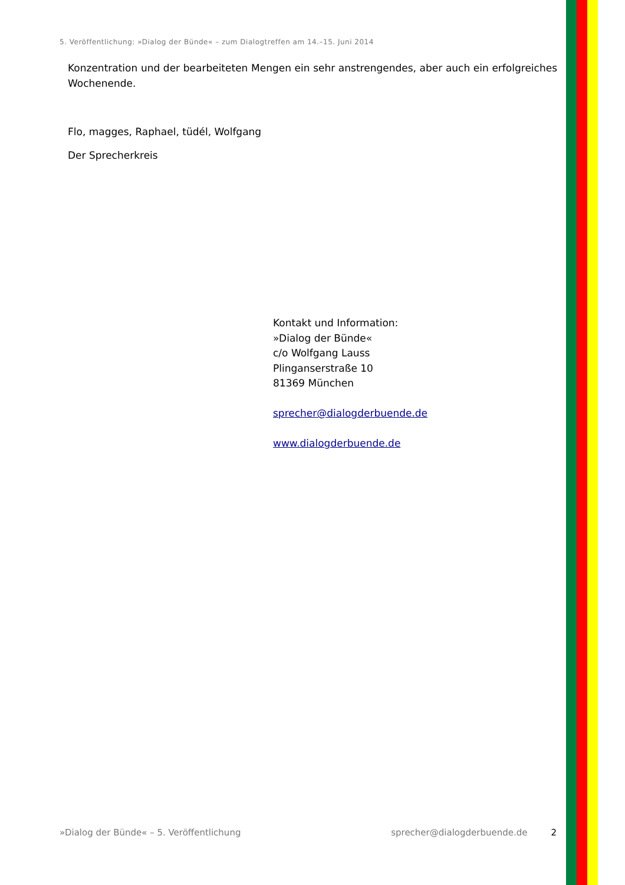5. Veröffentlichung: »Dialog der Bünde« – zum Dialogtreffen am 14.–15. Juni 2014
Konzentration und der bearbeiteten Mengen ein sehr anstrengendes, aber auch ein erfolgreiches Wochenende.
Flo, magges, Raphael, tüdél, Wolfgang
Der Sprecherkreis
Kontakt und Information:
»Dialog der Bünde«
c/o Wolfgang Lauss
Plinganserstraße 10
81369 München
sprecher@dialogderbuende.de
www.dialogderbuende.de
»Dialog der Bünde« – 5. Veröffentlichung sprecher@dialogderbuende.de 2